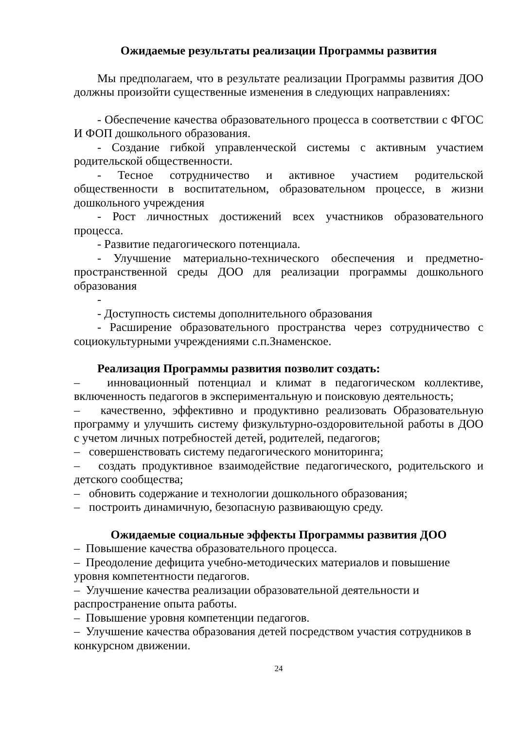Ожидаемые результаты реализации Программы развития
Мы предполагаем, что в результате реализации Программы развития ДОО должны произойти существенные изменения в следующих направлениях:
- Обеспечение качества образовательного процесса в соответствии с ФГОС И ФОП дошкольного образования.
- Создание гибкой управленческой системы с активным участием родительской общественности.
- Тесное сотрудничество и активное участием родительской общественности в воспитательном, образовательном процессе, в жизни дошкольного учреждения
- Рост личностных достижений всех участников образовательного процесса.
- Развитие педагогического потенциала.
- Улучшение материально-технического обеспечения и предметно-пространственной среды ДОО для реализации программы дошкольного образования
-
- Доступность системы дополнительного образования
- Расширение образовательного пространства через сотрудничество с социокультурными учреждениями с.п.Знаменское.
Реализация Программы развития позволит создать:
– инновационный потенциал и климат в педагогическом коллективе, включенность педагогов в экспериментальную и поисковую деятельность;
– качественно, эффективно и продуктивно реализовать Образовательную программу и улучшить систему физкультурно-оздоровительной работы в ДОО с учетом личных потребностей детей, родителей, педагогов;
– совершенствовать систему педагогического мониторинга;
– создать продуктивное взаимодействие педагогического, родительского и детского сообщества;
– обновить содержание и технологии дошкольного образования;
– построить динамичную, безопасную развивающую среду.
Ожидаемые социальные эффекты Программы развития ДОО
– Повышение качества образовательного процесса.
– Преодоление дефицита учебно-методических материалов и повышение уровня компетентности педагогов.
– Улучшение качества реализации образовательной деятельности и распространение опыта работы.
– Повышение уровня компетенции педагогов.
– Улучшение качества образования детей посредством участия сотрудников в конкурсном движении.
24